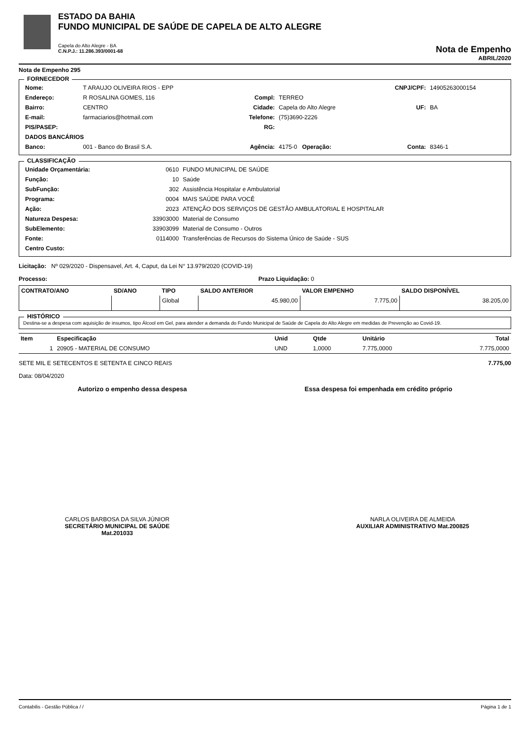ESTADO DA BAHIA
FUNDO MUNICIPAL DE SAÚDE DE CAPELA DE ALTO ALEGRE
Capela do Alto Alegre - BA
C.N.P.J.: 11.286.393/0001-68
Nota de Empenho
ABRIL/2020
Nota de Empenho 295
FORNECEDOR
| Nome: | T ARAUJO OLIVEIRA RIOS - EPP | | | CNPJ/CPF: | 14905263000154 |
| Endereço: | R ROSALINA GOMES, 116 | Compl: | TERREO | | |
| Bairro: | CENTRO | Cidade: | Capela do Alto Alegre | UF: | BA |
| E-mail: | farmaciarios@hotmail.com | Telefone: | (75)3690-2226 | | |
| PIS/PASEP: | | RG: | | | |
| DADOS BANCÁRIOS | | | | | |
| Banco: | 001 - Banco do Brasil S.A. | Agência: | 4175-0 Operação: | Conta: | 8346-1 |
CLASSIFICAÇÃO
| Unidade Orçamentária: | 0610 | FUNDO MUNICIPAL DE SAÚDE |
| Função: | 10 | Saúde |
| SubFunção: | 302 | Assistência Hospitalar e Ambulatorial |
| Programa: | 0004 | MAIS SAÚDE PARA VOCÊ |
| Ação: | 2023 | ATENÇÃO DOS SERVIÇOS DE GESTÃO AMBULATORIAL E HOSPITALAR |
| Natureza Despesa: | 33903000 | Material de Consumo |
| SubElemento: | 33903099 | Material de Consumo - Outros |
| Fonte: | 0114000 | Transferências de Recursos do Sistema Único de Saúde - SUS |
| Centro Custo: | | |
Licitação: Nº 029/2020 - Dispensavel, Art. 4, Caput, da Lei N° 13.979/2020 (COVID-19)
Processo: Prazo Liquidação: 0
| CONTRATO/ANO | SD/ANO | TIPO | SALDO ANTERIOR | VALOR EMPENHO | SALDO DISPONÍVEL |
| --- | --- | --- | --- | --- | --- |
| | | Global | 45.980,00 | 7.775,00 | 38.205,00 |
HISTÓRICO
Destina-se a despesa com aquisição de insumos, tipo Álcool em Gel, para atender a demanda do Fundo Municipal de Saúde de Capela do Alto Alegre em medidas de Prevenção ao Covid-19.
| Item | Especificação | Unid | Qtde | Unitário | Total |
| --- | --- | --- | --- | --- | --- |
| 1 | 20905 - MATERIAL DE CONSUMO | UND | 1,0000 | 7.775,0000 | 7.775,0000 |
SETE MIL E SETECENTOS E SETENTA E CINCO REAIS 7.775,00
Data: 08/04/2020
Autorizo o empenho dessa despesa Essa despesa foi empenhada em crédito próprio
CARLOS BARBOSA DA SILVA JÚNIOR
SECRETÁRIO MUNICIPAL DE SAÚDE
Mat.201033
NARLA OLIVEIRA DE ALMEIDA
AUXILIAR ADMINISTRATIVO Mat.200825
Contabilis - Gestão Pública / / Página 1 de 1